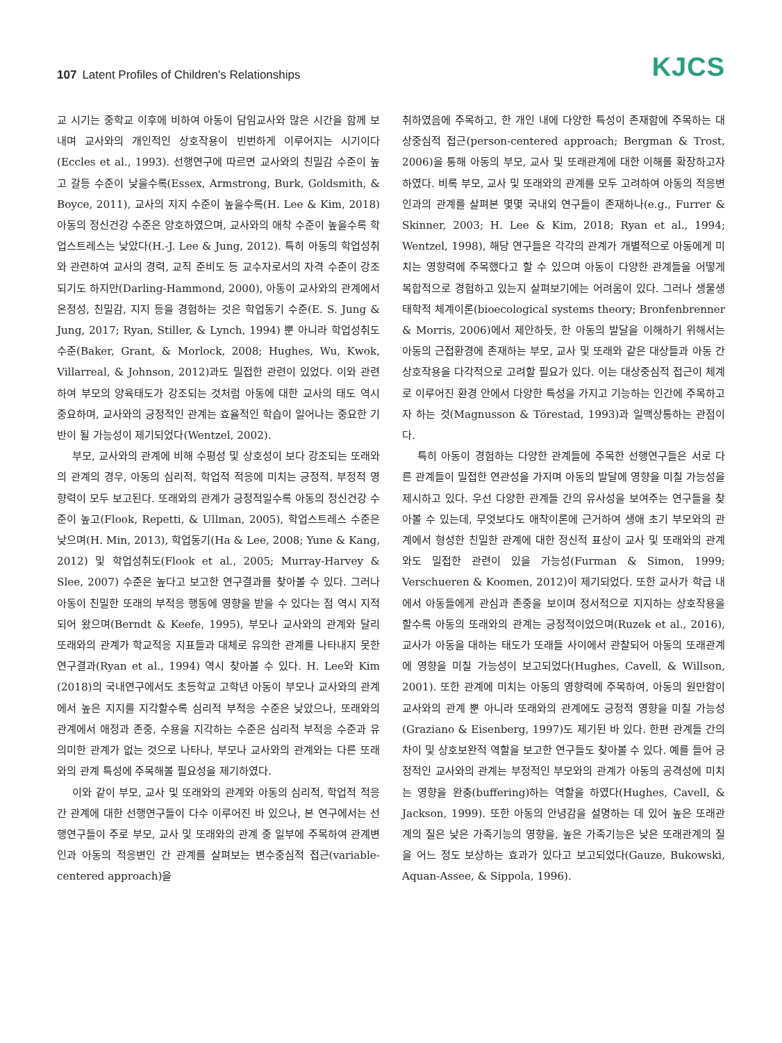107 Latent Profiles of Children's Relationships
KJCS
교 시기는 중학교 이후에 비하여 아동이 담임교사와 많은 시간을 함께 보내며 교사와의 개인적인 상호작용이 빈번하게 이루어지는 시기이다(Eccles et al., 1993). 선행연구에 따르면 교사와의 친밀감 수준이 높고 갈등 수준이 낮을수록(Essex, Armstrong, Burk, Goldsmith, & Boyce, 2011), 교사의 지지 수준이 높을수록(H. Lee & Kim, 2018) 아동의 정신건강 수준은 양호하였으며, 교사와의 애착 수준이 높을수록 학업스트레스는 낮았다(H.-J. Lee & Jung, 2012). 특히 아동의 학업성취와 관련하여 교사의 경력, 교직 준비도 등 교수자로서의 자격 수준이 강조되기도 하지만(Darling-Hammond, 2000), 아동이 교사와의 관계에서 온정성, 친밀감, 지지 등을 경험하는 것은 학업동기 수준(E. S. Jung & Jung, 2017; Ryan, Stiller, & Lynch, 1994) 뿐 아니라 학업성취도 수준(Baker, Grant, & Morlock, 2008; Hughes, Wu, Kwok, Villarreal, & Johnson, 2012)과도 밀접한 관련이 있었다. 이와 관련하여 부모의 양육태도가 강조되는 것처럼 아동에 대한 교사의 태도 역시 중요하며, 교사와의 긍정적인 관계는 효율적인 학습이 일어나는 중요한 기반이 될 가능성이 제기되었다(Wentzel, 2002).
부모, 교사와의 관계에 비해 수평성 및 상호성이 보다 강조되는 또래와의 관계의 경우, 아동의 심리적, 학업적 적응에 미치는 긍정적, 부정적 영향력이 모두 보고된다. 또래와의 관계가 긍정적일수록 아동의 정신건강 수준이 높고(Flook, Repetti, & Ullman, 2005), 학업스트레스 수준은 낮으며(H. Min, 2013), 학업동기(Ha & Lee, 2008; Yune & Kang, 2012) 및 학업성취도(Flook et al., 2005; Murray-Harvey & Slee, 2007) 수준은 높다고 보고한 연구결과를 찾아볼 수 있다. 그러나 아동이 친밀한 또래의 부적응 행동에 영향을 받을 수 있다는 점 역시 지적되어 왔으며(Berndt & Keefe, 1995), 부모나 교사와의 관계와 달리 또래와의 관계가 학교적응 지표들과 대체로 유의한 관계를 나타내지 못한 연구결과(Ryan et al., 1994) 역시 찾아볼 수 있다. H. Lee와 Kim (2018)의 국내연구에서도 초등학교 고학년 아동이 부모나 교사와의 관계에서 높은 지지를 지각할수록 심리적 부적응 수준은 낮았으나, 또래와의 관계에서 애정과 존중, 수용을 지각하는 수준은 심리적 부적응 수준과 유의미한 관계가 없는 것으로 나타나, 부모나 교사와의 관계와는 다른 또래와의 관계 특성에 주목해볼 필요성을 제기하였다.
이와 같이 부모, 교사 및 또래와의 관계와 아동의 심리적, 학업적 적응 간 관계에 대한 선행연구들이 다수 이루어진 바 있으나, 본 연구에서는 선행연구들이 주로 부모, 교사 및 또래와의 관계 중 일부에 주목하여 관계변인과 아동의 적응변인 간 관계를 살펴보는 변수중심적 접근(variable-centered approach)을
취하였음에 주목하고, 한 개인 내에 다양한 특성이 존재함에 주목하는 대상중심적 접근(person-centered approach; Bergman & Trost, 2006)을 통해 아동의 부모, 교사 및 또래관계에 대한 이해를 확장하고자 하였다. 비록 부모, 교사 및 또래와의 관계를 모두 고려하여 아동의 적응변인과의 관계를 살펴본 몇몇 국내외 연구들이 존재하나(e.g., Furrer & Skinner, 2003; H. Lee & Kim, 2018; Ryan et al., 1994; Wentzel, 1998), 해당 연구들은 각각의 관계가 개별적으로 아동에게 미치는 영향력에 주목했다고 할 수 있으며 아동이 다양한 관계들을 어떻게 복합적으로 경험하고 있는지 살펴보기에는 어려움이 있다. 그러나 생물생태학적 체계이론(bioecological systems theory; Bronfenbrenner & Morris, 2006)에서 제안하듯, 한 아동의 발달을 이해하기 위해서는 아동의 근접환경에 존재하는 부모, 교사 및 또래와 같은 대상들과 아동 간 상호작용을 다각적으로 고려할 필요가 있다. 이는 대상중심적 접근이 체계로 이루어진 환경 안에서 다양한 특성을 가지고 기능하는 인간에 주목하고자 하는 것(Magnusson & Törestad, 1993)과 일맥상통하는 관점이다.
특히 아동이 경험하는 다양한 관계들에 주목한 선행연구들은 서로 다른 관계들이 밀접한 연관성을 가지며 아동의 발달에 영향을 미칠 가능성을 제시하고 있다. 우선 다양한 관계들 간의 유사성을 보여주는 연구들을 찾아볼 수 있는데, 무엇보다도 애착이론에 근거하여 생애 초기 부모와의 관계에서 형성한 친밀한 관계에 대한 정신적 표상이 교사 및 또래와의 관계와도 밀접한 관련이 있을 가능성(Furman & Simon, 1999; Verschueren & Koomen, 2012)이 제기되었다. 또한 교사가 학급 내에서 아동들에게 관심과 존중을 보이며 정서적으로 지지하는 상호작용을 할수록 아동의 또래와의 관계는 긍정적이었으며(Ruzek et al., 2016), 교사가 아동을 대하는 태도가 또래들 사이에서 관찰되어 아동의 또래관계에 영향을 미칠 가능성이 보고되었다(Hughes, Cavell, & Willson, 2001). 또한 관계에 미치는 아동의 영향력에 주목하여, 아동의 원만함이 교사와의 관계 뿐 아니라 또래와의 관계에도 긍정적 영향을 미칠 가능성(Graziano & Eisenberg, 1997)도 제기된 바 있다. 한편 관계들 간의 차이 및 상호보완적 역할을 보고한 연구들도 찾아볼 수 있다. 예를 들어 긍정적인 교사와의 관계는 부정적인 부모와의 관계가 아동의 공격성에 미치는 영향을 완충(buffering)하는 역할을 하였다(Hughes, Cavell, & Jackson, 1999). 또한 아동의 안녕감을 설명하는 데 있어 높은 또래관계의 질은 낮은 가족기능의 영향을, 높은 가족기능은 낮은 또래관계의 질을 어느 정도 보상하는 효과가 있다고 보고되었다(Gauze, Bukowski, Aquan-Assee, & Sippola, 1996).